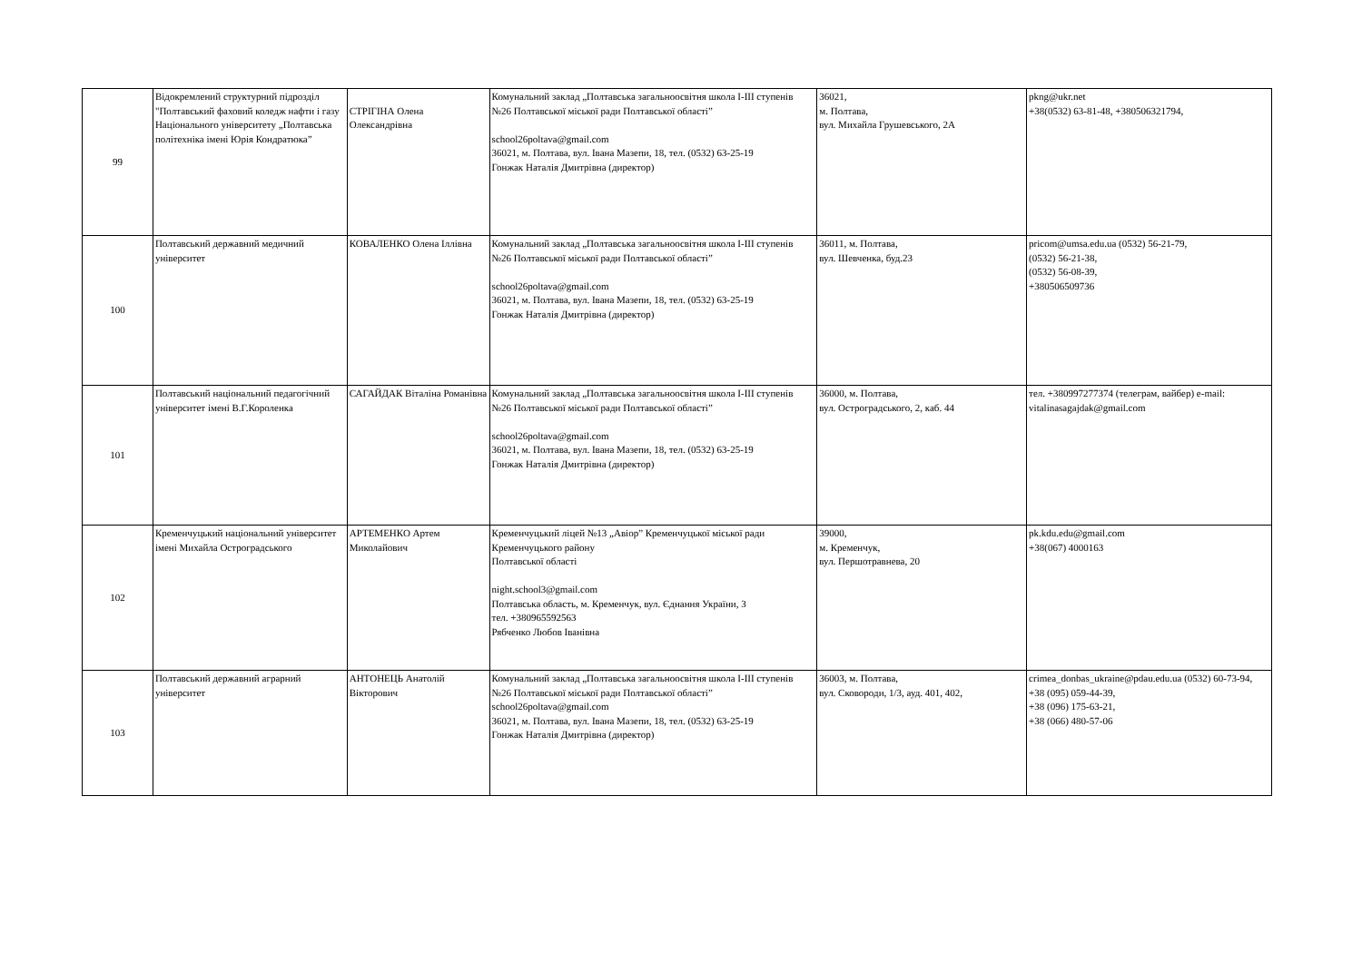| 99 | Відокремлений структурний підрозділ "Полтавський фаховий коледж нафти і газу Національного університету „Полтавська політехніка імені Юрія Кондратюка” | СТРІГІНА Олена Олександрівна | Комунальний заклад „Полтавська загальноосвітня школа І-ІІІ ступенів №26 Полтавської міської ради Полтавської області” school26poltava@gmail.com 36021, м. Полтава, вул. Івана Мазепи, 18, тел. (0532) 63-25-19 Гонжак Наталія Дмитрівна (директор) | 36021, м. Полтава, вул. Михайла Грушевського, 2А | pkng@ukr.net +38(0532) 63-81-48, +380506321794, |
| 100 | Полтавський державний медичний університет | КОВАЛЕНКО Олена Іллівна | Комунальний заклад „Полтавська загальноосвітня школа І-ІІІ ступенів №26 Полтавської міської ради Полтавської області” school26poltava@gmail.com 36021, м. Полтава, вул. Івана Мазепи, 18, тел. (0532) 63-25-19 Гонжак Наталія Дмитрівна (директор) | 36011, м. Полтава, вул. Шевченка, буд.23 | pricom@umsa.edu.ua (0532) 56-21-79, (0532) 56-21-38, (0532) 56-08-39, +380506509736 |
| 101 | Полтавський національний педагогічний університет імені В.Г.Короленка | САГАЙДАК Віталіна Романівна | Комунальний заклад „Полтавська загальноосвітня школа І-ІІІ ступенів №26 Полтавської міської ради Полтавської області” school26poltava@gmail.com 36021, м. Полтава, вул. Івана Мазепи, 18, тел. (0532) 63-25-19 Гонжак Наталія Дмитрівна (директор) | 36000, м. Полтава, вул. Остроградського, 2, каб. 44 | тел. +380997277374 (телеграм, вайбер) e-mail: vitalinasagajdak@gmail.com |
| 102 | Кременчуцький національний університет імені Михайла Остроградського | АРТЕМЕНКО Артем Миколайович | Кременчуцький ліцей №13 „Авіор” Кременчуцької міської ради Кременчуцького району Полтавської області night.school3@gmail.com Полтавська область, м. Кременчук, вул. Єднання України, 3 тел. +380965592563 Рябченко Любов Іванівна | 39000, м. Кременчук, вул. Першотравнева, 20 | pk.kdu.edu@gmail.com +38(067) 4000163 |
| 103 | Полтавський державний аграрний університет | АНТОНЕЦЬ Анатолій Вікторович | Комунальний заклад „Полтавська загальноосвітня школа І-ІІІ ступенів №26 Полтавської міської ради Полтавської області” school26poltava@gmail.com 36021, м. Полтава, вул. Івана Мазепи, 18, тел. (0532) 63-25-19 Гонжак Наталія Дмитрівна (директор) | 36003, м. Полтава, вул. Сковороди, 1/3, ауд. 401, 402, | crimea_donbas_ukraine@pdau.edu.ua (0532) 60-73-94, +38 (095) 059-44-39, +38 (096) 175-63-21, +38 (066) 480-57-06 |